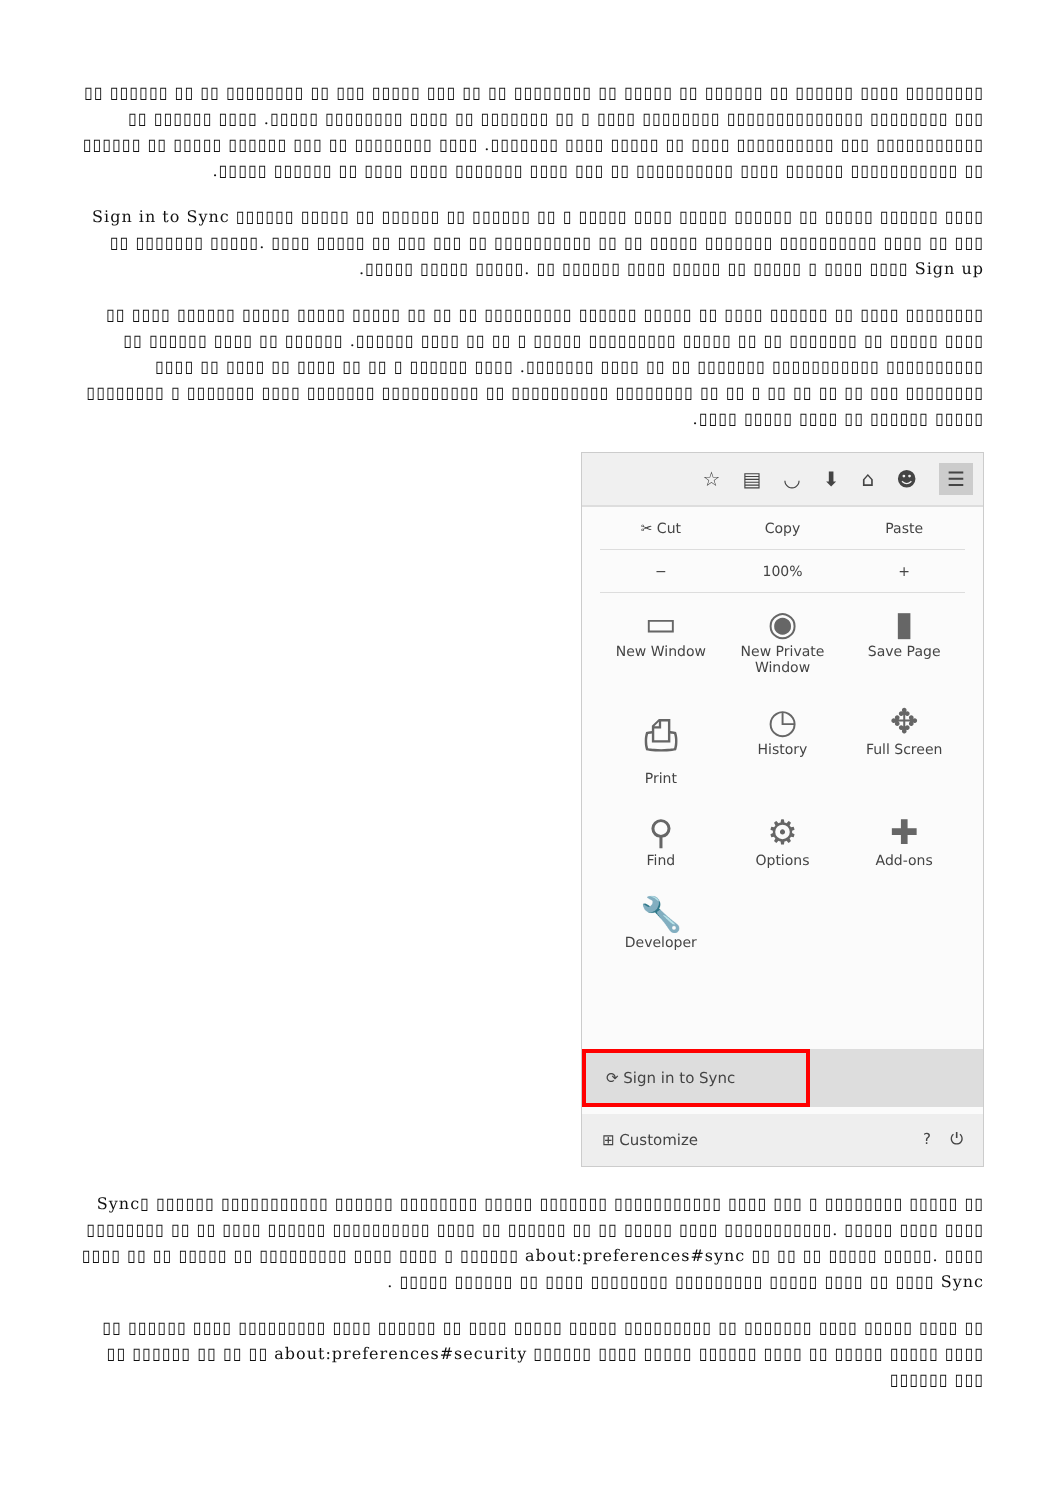▯▯▯▯▯▯▯▯ ▯▯▯▯ ▯▯▯▯▯▯ ▯▯ ▯▯▯▯▯▯ ▯▯ ▯▯▯▯▯ ▯▯ ▯▯▯▯▯▯▯▯ ▯▯ ▯▯ ▯▯▯ ▯▯▯▯▯ ▯▯▯ ▯▯ ▯▯▯▯▯▯▯▯ ▯▯ ▯▯ ▯▯▯▯▯▯ ▯▯ ▯▯▯ ▯▯▯▯▯▯▯▯ ▯▯▯▯▯▯▯▯▯▯▯▯▯▯ ▯▯▯▯▯▯▯▯ ▯▯▯▯ ▯ ▯▯ ▯▯▯▯▯▯▯ ▯▯ ▯▯▯▯ ▯▯▯▯▯▯▯▯ ▯▯▯▯▯. ▯▯▯▯ ▯▯▯▯▯▯ ▯▯ ▯▯▯▯▯▯▯▯▯▯▯ ▯▯▯ ▯▯▯▯▯▯▯▯▯▯ ▯▯▯▯ ▯▯ ▯▯▯▯▯ ▯▯▯▯ ▯▯▯▯▯▯▯. ▯▯▯▯ ▯▯▯▯▯▯▯▯ ▯▯ ▯▯▯ ▯▯▯▯▯▯ ▯▯▯▯▯ ▯▯ ▯▯▯▯▯▯ ▯▯ ▯▯▯▯▯▯▯▯▯▯▯ ▯▯▯▯▯▯ ▯▯▯▯ ▯▯▯▯▯▯▯▯▯▯ ▯▯ ▯▯▯ ▯▯▯▯ ▯▯▯▯▯▯▯ ▯▯▯▯ ▯▯▯▯ ▯▯ ▯▯▯▯▯▯ ▯▯▯▯▯.
▯▯▯▯ ▯▯▯▯▯▯ ▯▯▯▯▯ ▯▯ ▯▯▯▯▯▯ ▯▯▯▯▯ ▯▯▯▯ ▯▯▯▯▯ ▯ ▯▯ ▯▯▯▯▯▯ ▯▯ ▯▯▯▯▯▯ ▯▯ ▯▯▯▯▯ ▯▯▯▯▯▯ Sign in to Sync ▯▯ ▯▯▯▯▯▯▯ ▯▯▯▯▯. ▯▯▯▯ ▯▯▯▯▯ ▯▯ ▯▯▯ ▯▯▯ ▯▯ ▯▯▯▯▯▯▯▯▯▯ ▯▯ ▯▯ ▯▯▯▯▯ ▯▯▯▯▯▯▯ ▯▯▯▯▯▯▯▯▯▯ ▯▯▯▯ ▯▯ ▯▯▯ ▯▯▯▯▯. ▯▯ ▯▯▯▯▯▯ ▯▯▯▯ ▯▯▯▯▯ ▯▯ ▯▯▯▯▯ ▯ ▯▯▯▯ ▯▯▯▯ Sign up ▯▯▯▯▯ ▯▯▯▯▯.
▯▯▯▯▯▯▯▯ ▯▯▯▯ ▯▯ ▯▯▯▯▯▯ ▯▯▯▯ ▯▯ ▯▯▯▯▯ ▯▯▯▯▯▯ ▯▯▯▯▯▯▯▯▯ ▯▯ ▯▯ ▯▯ ▯▯▯▯▯ ▯▯▯▯▯ ▯▯▯▯▯ ▯▯▯▯▯▯ ▯▯▯▯ ▯▯ ▯▯▯▯ ▯▯▯▯▯ ▯▯ ▯▯▯▯▯▯▯ ▯▯ ▯▯ ▯▯▯▯▯ ▯▯▯▯▯▯▯▯▯ ▯▯▯▯▯ ▯ ▯▯ ▯▯ ▯▯▯▯ ▯▯▯▯▯▯. ▯▯▯▯▯▯ ▯▯ ▯▯▯▯ ▯▯▯▯▯▯ ▯▯ ▯▯▯▯▯▯▯▯▯▯ ▯▯▯▯▯▯▯▯▯▯▯ ▯▯▯▯▯▯▯ ▯▯ ▯▯ ▯▯▯▯ ▯▯▯▯▯▯▯. ▯▯▯▯ ▯▯▯▯▯▯ ▯ ▯▯ ▯▯ ▯▯▯▯ ▯▯ ▯▯▯▯ ▯▯ ▯▯▯▯ ▯▯▯▯▯▯▯▯ ▯▯▯ ▯▯ ▯▯ ▯▯ ▯▯ ▯ ▯▯ ▯▯ ▯▯▯▯▯▯▯▯ ▯▯▯▯▯▯▯▯▯▯ ▯▯ ▯▯▯▯▯▯▯▯▯▯ ▯▯▯▯▯▯▯ ▯▯▯▯ ▯▯▯▯▯▯▯ ▯ ▯▯▯▯▯▯▯▯ ▯▯▯▯▯ ▯▯▯▯▯▯ ▯▯ ▯▯▯▯ ▯▯▯▯▯ ▯▯▯▯.
☆ ▤ ◡ ⬇ ⌂ ☻ ☰
✂ Cut Copy Paste
− 100% +
▭
New Window
◉
New Private Window
▮
Save Page
⎙
Print
◷
History
✥
Full Screen
⚲
Find
⚙
Options
✚
Add-ons
🔧
Developer
⟳ Sign in to Sync
⊞ Customize? ⏻
▯▯ ▯▯▯▯▯ ▯▯▯▯▯▯▯▯ Sync▯ ▯▯▯▯▯▯ ▯▯▯▯▯▯▯▯▯▯▯ ▯▯▯▯▯▯ ▯▯▯▯▯▯▯▯ ▯▯▯▯▯ ▯▯▯▯▯▯▯ ▯▯▯▯▯▯▯▯▯▯▯ ▯▯▯▯ ▯▯▯ ▯ ▯▯▯▯▯▯▯▯ ▯▯ ▯▯ ▯▯▯▯ ▯▯▯▯▯▯ ▯▯▯▯▯▯▯▯▯▯ ▯▯▯▯ ▯▯ ▯▯▯▯▯▯ ▯▯ ▯▯ ▯▯▯▯▯ ▯▯▯▯ ▯▯▯▯▯▯▯▯▯▯▯. ▯▯▯▯▯ ▯▯▯▯ ▯▯▯▯ ▯▯▯▯ ▯▯ ▯▯ ▯▯▯▯▯ ▯▯ ▯▯▯▯▯▯▯▯▯ ▯▯▯▯ ▯▯▯▯ ▯ ▯▯▯▯▯▯ about:preferences#sync ▯▯ ▯▯ ▯▯ ▯▯▯▯▯ ▯▯▯▯▯. ▯▯▯▯ ▯▯▯▯▯ ▯▯▯▯ ▯▯ ▯▯▯▯ Sync ▯▯▯▯▯▯▯▯▯ ▯▯▯▯▯▯▯▯ ▯▯▯▯ ▯▯ ▯▯▯▯▯▯ ▯▯▯▯▯ .
▯▯ ▯▯▯▯ ▯▯▯▯▯ ▯▯▯▯ ▯▯▯▯▯▯▯ ▯▯ ▯▯▯▯▯▯▯▯▯ ▯▯▯▯▯ ▯▯▯▯▯ ▯▯▯▯ ▯▯ ▯▯▯▯▯▯ ▯▯▯▯ ▯▯▯▯▯▯▯▯▯ ▯▯▯▯ ▯▯▯▯▯▯ ▯▯ ▯▯▯▯ ▯▯▯▯▯ ▯▯▯▯▯ ▯▯ ▯▯▯▯ ▯▯▯▯▯▯ ▯▯▯▯▯ ▯▯▯▯ ▯▯▯▯▯▯ about:preferences#security ▯▯ ▯▯ ▯▯ ▯▯▯▯▯▯ ▯▯ ▯▯▯ ▯▯▯▯▯▯